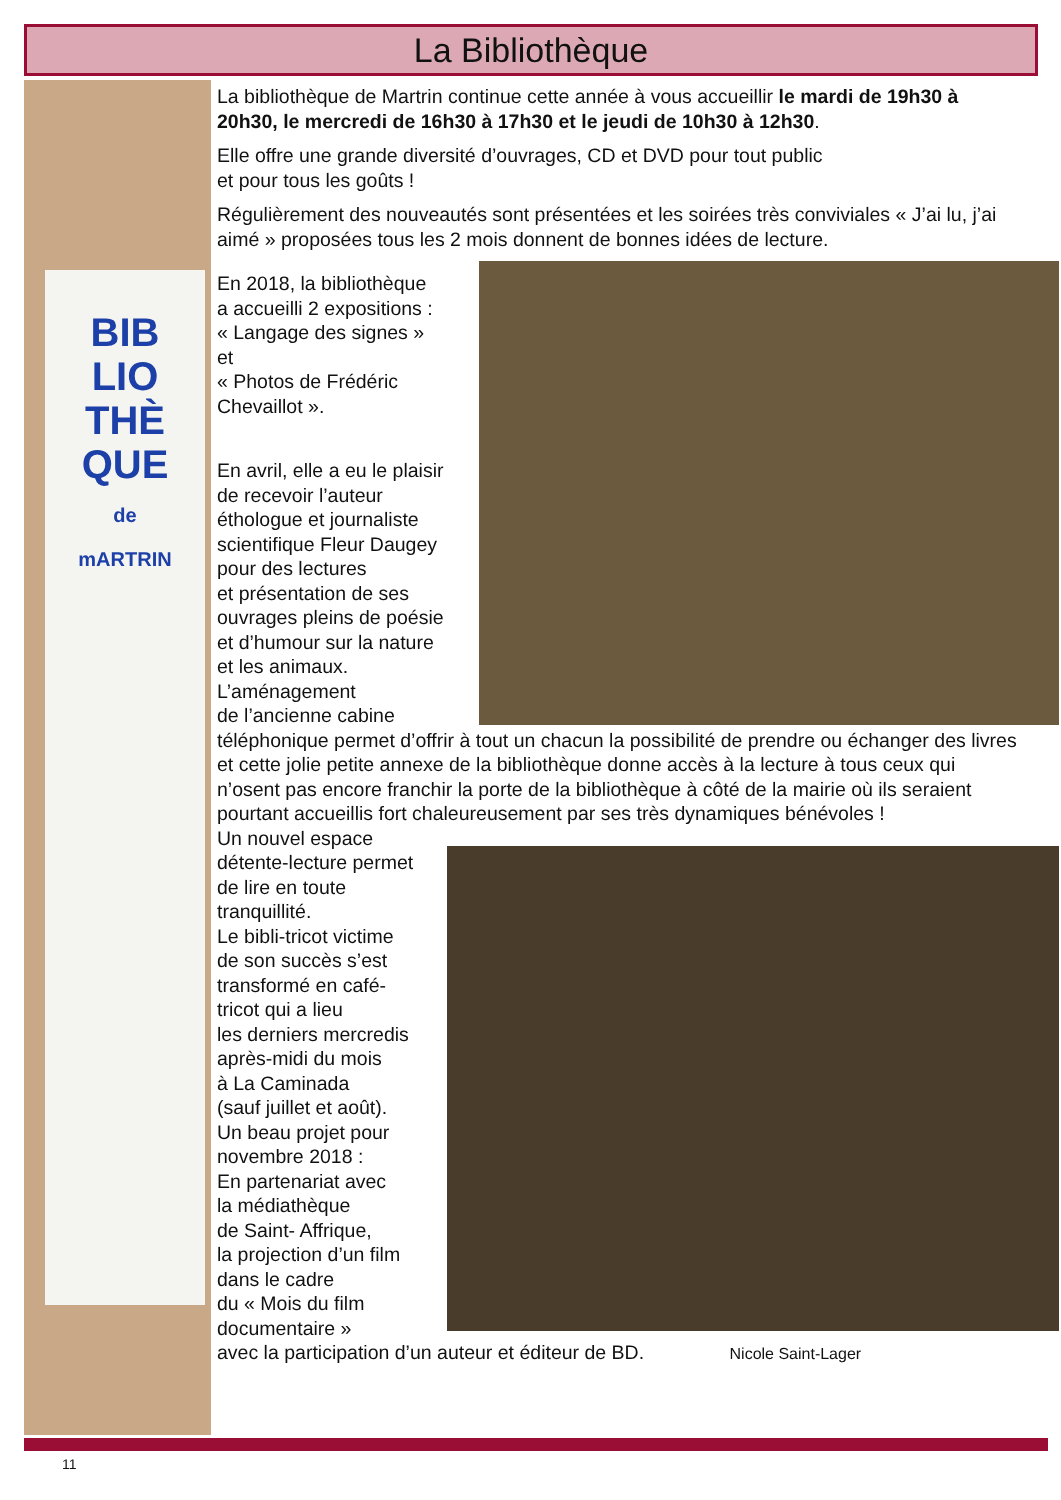La Bibliothèque
BIB
LIO
THÈ
QUE
de
mARTRIN
La bibliothèque de Martrin continue cette année à vous accueillir le mardi de 19h30 à 20h30, le mercredi de 16h30 à 17h30 et le jeudi de 10h30 à 12h30.
Elle offre une grande diversité d’ouvrages, CD et DVD pour tout public
et pour tous les goûts !
Régulièrement des nouveautés sont présentées et les soirées très conviviales « J’ai lu, j’ai aimé » proposées tous les 2 mois donnent de bonnes idées de lecture.
En 2018, la bibliothèque
a accueilli 2 expositions :
« Langage des signes »
et
« Photos de Frédéric
Chevaillot ».
En avril, elle a eu le plaisir
de recevoir l’auteur
éthologue et journaliste
scientifique Fleur Daugey
pour des lectures
et présentation de ses
ouvrages pleins de poésie
et d’humour sur la nature
et les animaux.
L’aménagement
de l’ancienne cabine
téléphonique permet d’offrir à tout un chacun la possibilité de prendre ou échanger des livres et cette jolie petite annexe de la bibliothèque donne accès à la lecture à tous ceux qui n’osent pas encore franchir la porte de la bibliothèque à côté de la mairie où ils seraient pourtant accueillis fort chaleureusement par ses très dynamiques bénévoles !
Un nouvel espace
détente-lecture permet
de lire en toute
tranquillité.
Le bibli-tricot victime
de son succès s’est
transformé en café-
tricot qui a lieu
les derniers mercredis
après-midi du mois
à La Caminada
(sauf juillet et août).
Un beau projet pour
novembre 2018 :
En partenariat avec
la médiathèque
de Saint- Affrique,
la projection d’un film
dans le cadre
du « Mois du film
documentaire »
avec la participation d’un auteur et éditeur de BD. Nicole Saint-Lager
11